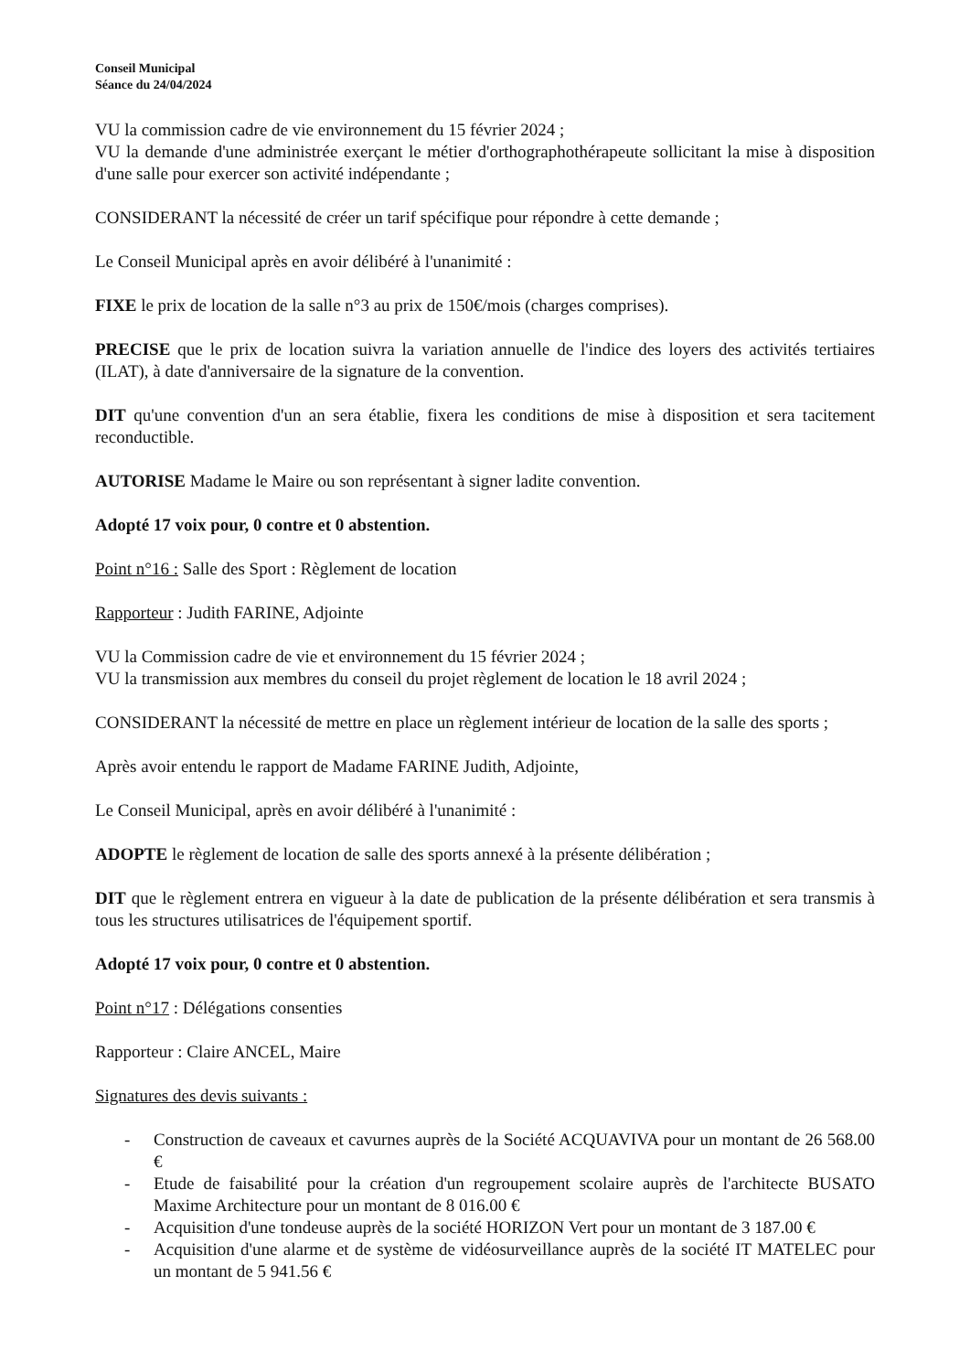Conseil Municipal
Séance du 24/04/2024
VU la commission cadre de vie environnement du 15 février 2024 ;
VU la demande d'une administrée exerçant le métier d'orthographothérapeute sollicitant la mise à disposition d'une salle pour exercer son activité indépendante ;
CONSIDERANT la nécessité de créer un tarif spécifique pour répondre à cette demande ;
Le Conseil Municipal après en avoir délibéré à l'unanimité :
FIXE le prix de location de la salle n°3 au prix de 150€/mois (charges comprises).
PRECISE que le prix de location suivra la variation annuelle de l'indice des loyers des activités tertiaires (ILAT), à date d'anniversaire de la signature de la convention.
DIT qu'une convention d'un an sera établie, fixera les conditions de mise à disposition et sera tacitement reconductible.
AUTORISE Madame le Maire ou son représentant à signer ladite convention.
Adopté 17 voix pour, 0 contre et 0 abstention.
Point n°16 : Salle des Sport : Règlement de location
Rapporteur : Judith FARINE, Adjointe
VU la Commission cadre de vie et environnement du 15 février 2024 ;
VU la transmission aux membres du conseil du projet règlement de location le 18 avril 2024 ;
CONSIDERANT la nécessité de mettre en place un règlement intérieur de location de la salle des sports ;
Après avoir entendu le rapport de Madame FARINE Judith, Adjointe,
Le Conseil Municipal, après en avoir délibéré à l'unanimité :
ADOPTE le règlement de location de salle des sports annexé à la présente délibération ;
DIT que le règlement entrera en vigueur à la date de publication de la présente délibération et sera transmis à tous les structures utilisatrices de l'équipement sportif.
Adopté 17 voix pour, 0 contre et 0 abstention.
Point n°17 : Délégations consenties
Rapporteur : Claire ANCEL, Maire
Signatures des devis suivants :
- Construction de caveaux et cavurnes auprès de la Société ACQUAVIVA pour un montant de 26 568.00 €
- Etude de faisabilité pour la création d'un regroupement scolaire auprès de l'architecte BUSATO Maxime Architecture pour un montant de 8 016.00 €
- Acquisition d'une tondeuse auprès de la société HORIZON Vert pour un montant de 3 187.00 €
- Acquisition d'une alarme et de système de vidéosurveillance auprès de la société IT MATELEC pour un montant de 5 941.56 €